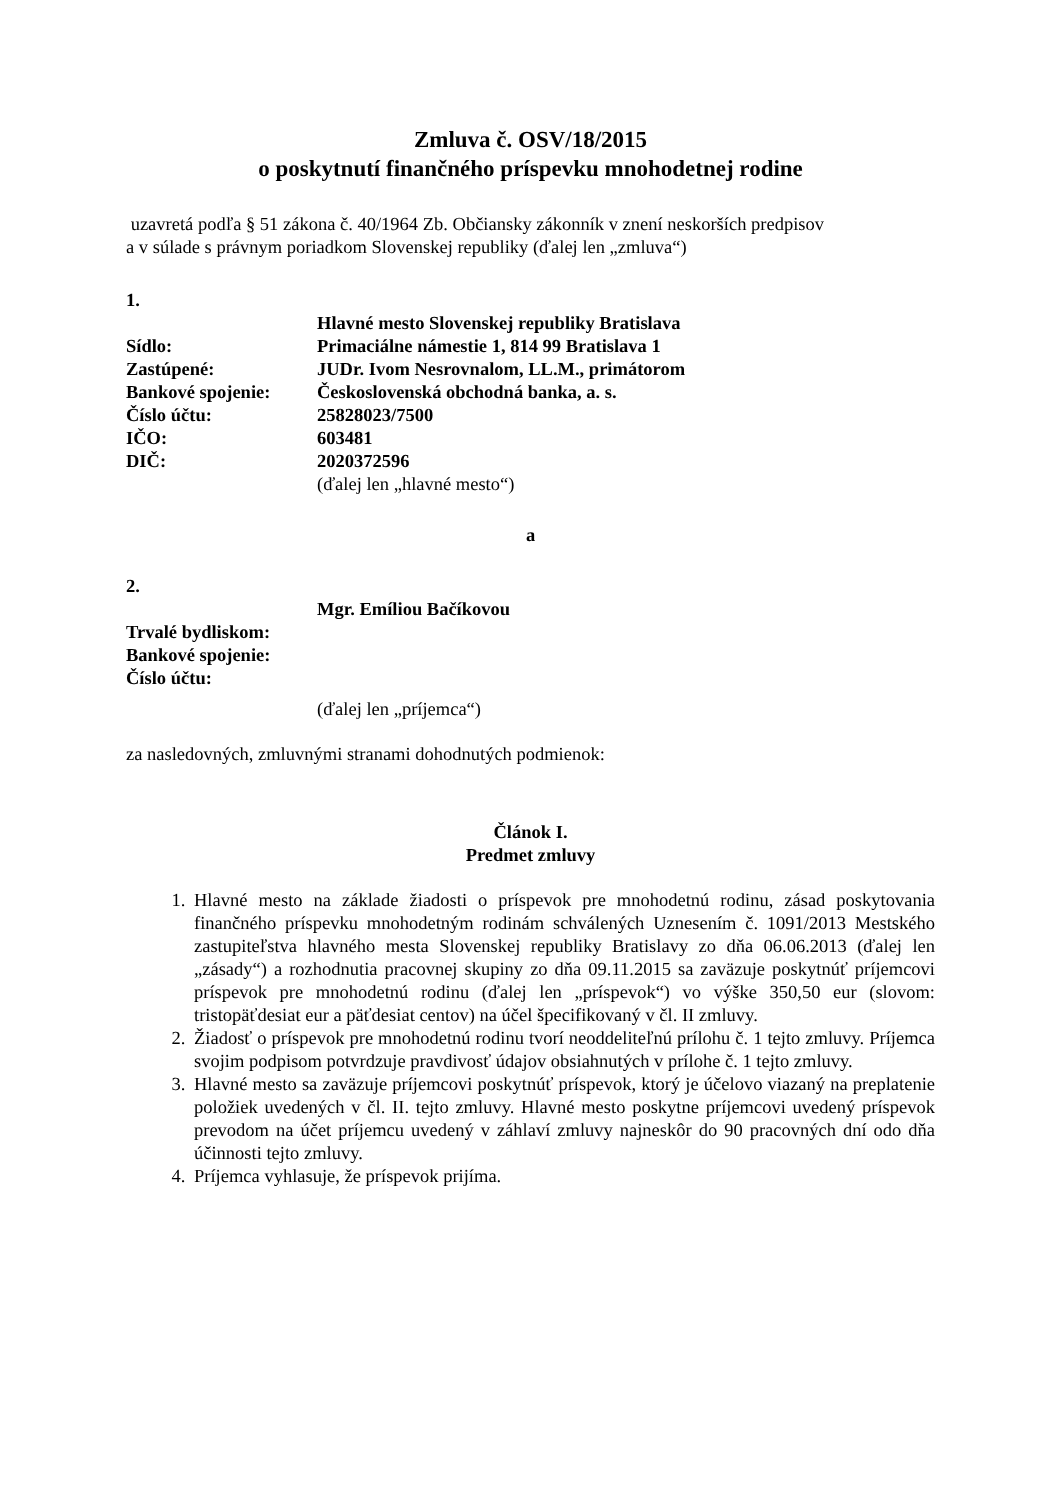Zmluva č. OSV/18/2015
o poskytnutí finančného príspevku mnohodetnej rodine
uzavretá podľa § 51 zákona č. 40/1964 Zb. Občiansky zákonník v znení neskorších predpisov
a v súlade s právnym poriadkom Slovenskej republiky (ďalej len „zmluva“)
1.
Hlavné mesto Slovenskej republiky Bratislava
Sídlo: Primaciálne námestie 1, 814 99 Bratislava 1
Zastúpené: JUDr. Ivom Nesrovnalom, LL.M., primátorom
Bankové spojenie: Československá obchodná banka, a. s.
Číslo účtu: 25828023/7500
IČO: 603481
DIČ: 2020372596
(ďalej len „hlavné mesto“)
a
2.
Mgr. Emíliou Bačíkovou
Trvalé bydliskom:
Bankové spojenie:
Číslo účtu:
(ďalej len „príjemca“)
za nasledovných, zmluvnými stranami dohodnutých podmienok:
Článok I.
Predmet zmluvy
1. Hlavné mesto na základe žiadosti o príspevok pre mnohodetnú rodinu, zásad poskytovania finančného príspevku mnohodetným rodinám schválených Uznesením č. 1091/2013 Mestského zastupiteľstva hlavného mesta Slovenskej republiky Bratislavy zo dňa 06.06.2013 (ďalej len „zásady“) a rozhodnutia pracovnej skupiny zo dňa 09.11.2015 sa zaväzuje poskytnúť príjemcovi príspevok pre mnohodetnú rodinu (ďalej len „príspevok“) vo výške 350,50 eur (slovom: tristopäťdesiat eur a päťdesiat centov) na účel špecifikovaný v čl. II zmluvy.
2. Žiadosť o príspevok pre mnohodetnú rodinu tvorí neoddeliteľnú prílohu č. 1 tejto zmluvy. Príjemca svojim podpisom potvrdzuje pravdivosť údajov obsiahnutých v prílohe č. 1 tejto zmluvy.
3. Hlavné mesto sa zaväzuje príjemcovi poskytnúť príspevok, ktorý je účelovo viazaný na preplatenie položiek uvedených v čl. II. tejto zmluvy. Hlavné mesto poskytne príjemcovi uvedený príspevok prevodom na účet príjemcu uvedený v záhlaví zmluvy najneskôr do 90 pracovných dní odo dňa účinnosti tejto zmluvy.
4. Príjemca vyhlasuje, že príspevok prijíma.